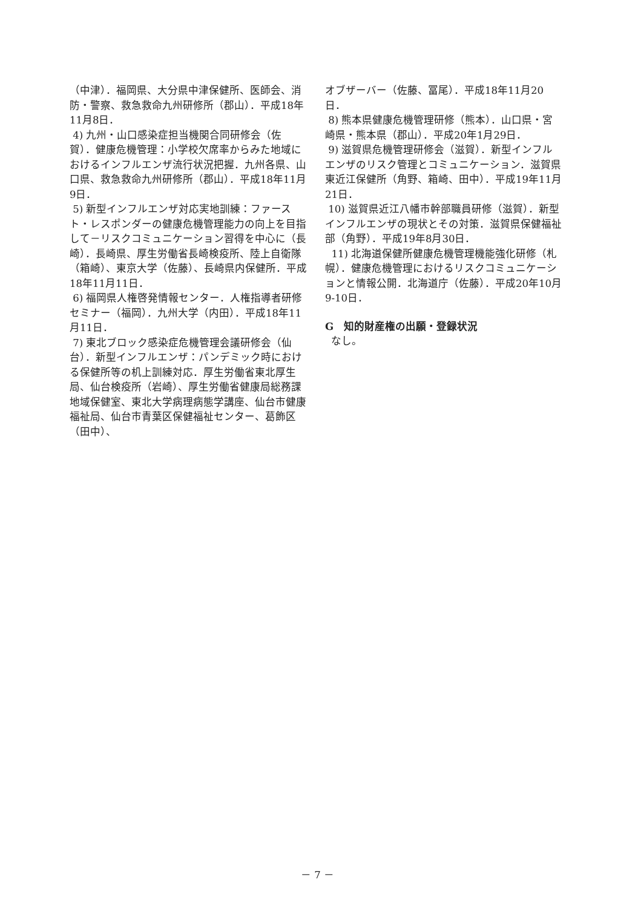（中津）．福岡県、大分県中津保健所、医師会、消防・警察、救急救命九州研修所（郡山）．平成18年11月8日．
4) 九州・山口感染症担当機関合同研修会（佐賀）．健康危機管理：小学校欠席率からみた地域におけるインフルエンザ流行状況把握．九州各県、山口県、救急救命九州研修所（郡山）．平成18年11月9日．
5) 新型インフルエンザ対応実地訓練：ファースト・レスポンダーの健康危機管理能力の向上を目指して－リスクコミュニケーション習得を中心に（長崎）．長崎県、厚生労働省長崎検疫所、陸上自衛隊（箱崎）、東京大学（佐藤）、長崎県内保健所．平成18年11月11日．
6) 福岡県人権啓発情報センター．人権指導者研修セミナー（福岡）．九州大学（内田）．平成18年11月11日．
7) 東北ブロック感染症危機管理会議研修会（仙台）．新型インフルエンザ：パンデミック時における保健所等の机上訓練対応．厚生労働省東北厚生局、仙台検疫所（岩崎）、厚生労働省健康局総務課地域保健室、東北大学病理病態学講座、仙台市健康福祉局、仙台市青葉区保健福祉センター、葛飾区（田中）、
オブザーバー（佐藤、冨尾）．平成18年11月20日．
8) 熊本県健康危機管理研修（熊本）．山口県・宮崎県・熊本県（郡山）．平成20年1月29日．
9) 滋賀県危機管理研修会（滋賀）．新型インフルエンザのリスク管理とコミュニケーション．滋賀県東近江保健所（角野、箱崎、田中）．平成19年11月21日．
10) 滋賀県近江八幡市幹部職員研修（滋賀）．新型インフルエンザの現状とその対策．滋賀県保健福祉部（角野）．平成19年8月30日．
11) 北海道保健所健康危機管理機能強化研修（札幌）．健康危機管理におけるリスクコミュニケーションと情報公開．北海道庁（佐藤）．平成20年10月9-10日．
G　知的財産権の出願・登録状況
なし。
－ 7 －